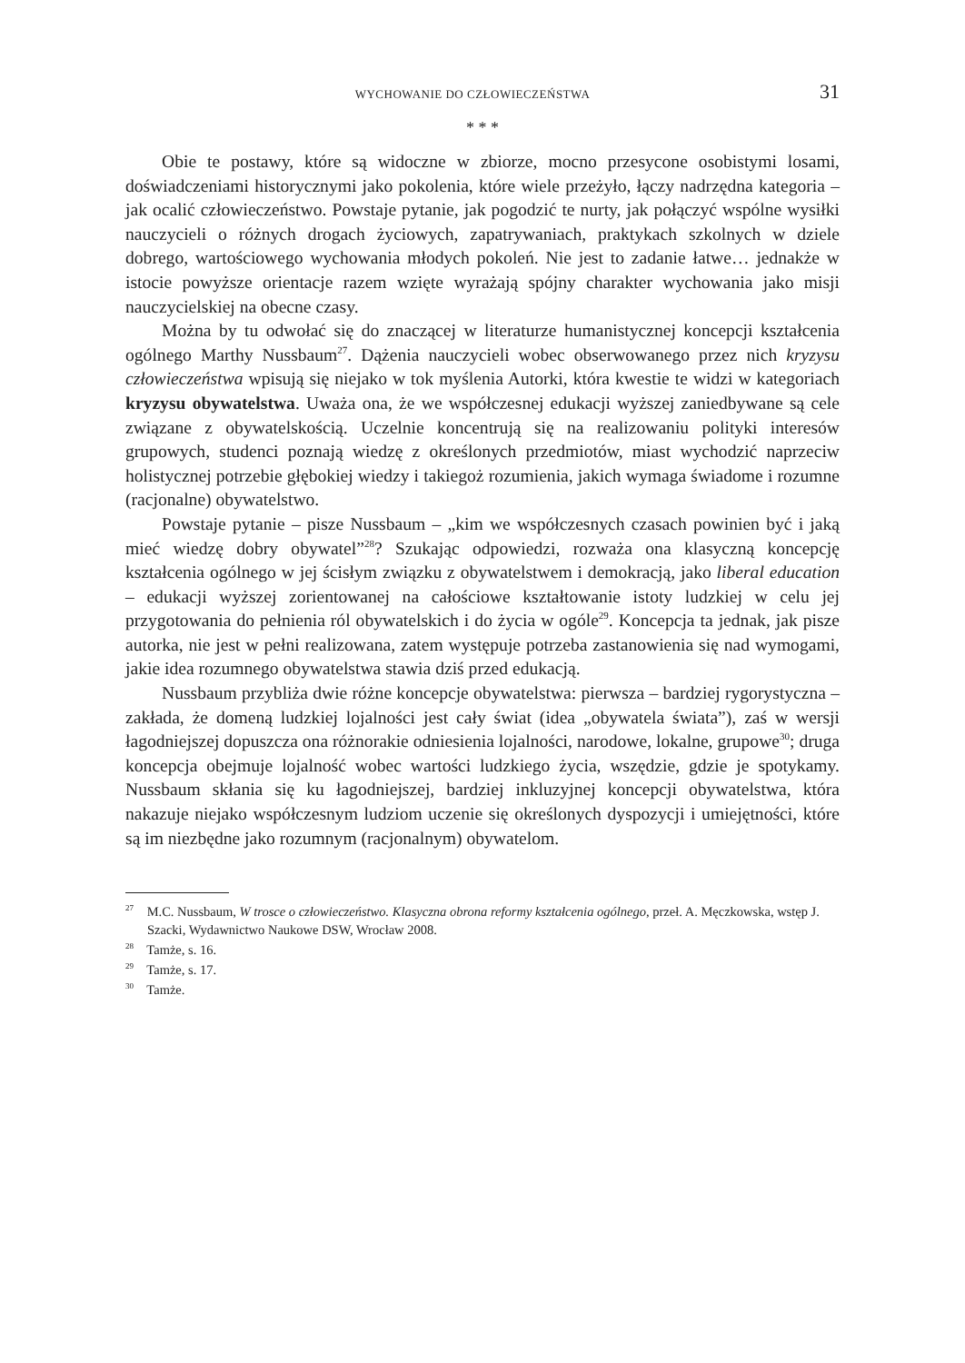WYCHOWANIE DO CZŁOWIECZEŃSTWA 31
* * *
Obie te postawy, które są widoczne w zbiorze, mocno przesycone osobistymi losami, doświadczeniami historycznymi jako pokolenia, które wiele przeżyło, łączy nadrzędna kategoria – jak ocalić człowieczeństwo. Powstaje pytanie, jak pogodzić te nurty, jak połączyć wspólne wysiłki nauczycieli o różnych drogach życiowych, zapatrywaniach, praktykach szkolnych w dziele dobrego, wartościowego wychowania młodych pokoleń. Nie jest to zadanie łatwe… jednakże w istocie powyższe orientacje razem wzięte wyrażają spójny charakter wychowania jako misji nauczycielskiej na obecne czasy.
Można by tu odwołać się do znaczącej w literaturze humanistycznej koncepcji kształcenia ogólnego Marthy Nussbaum<sup>27</sup>. Dążenia nauczycieli wobec obserwowanego przez nich kryzysu człowieczeństwa wpisują się niejako w tok myślenia Autorki, która kwestie te widzi w kategoriach kryzysu obywatelstwa. Uważa ona, że we współczesnej edukacji wyższej zaniedbywane są cele związane z obywatelskością. Uczelnie koncentrują się na realizowaniu polityki interesów grupowych, studenci poznają wiedzę z określonych przedmiotów, miast wychodzić naprzeciw holistycznej potrzebie głębokiej wiedzy i takiegoż rozumienia, jakich wymaga świadome i rozumne (racjonalne) obywatelstwo.
Powstaje pytanie – pisze Nussbaum – „kim we współczesnych czasach powinien być i jaką mieć wiedzę dobry obywatel”<sup>28</sup>? Szukając odpowiedzi, rozważa ona klasyczną koncepcję kształcenia ogólnego w jej ścisłym związku z obywatelstwem i demokracją, jako liberal education – edukacji wyższej zorientowanej na całościowe kształtowanie istoty ludzkiej w celu jej przygotowania do pełnienia ról obywatelskich i do życia w ogóle<sup>29</sup>. Koncepcja ta jednak, jak pisze autorka, nie jest w pełni realizowana, zatem występuje potrzeba zastanowienia się nad wymogami, jakie idea rozumnego obywatelstwa stawia dziś przed edukacją.
Nussbaum przybliża dwie różne koncepcje obywatelstwa: pierwsza – bardziej rygorystyczna – zakłada, że domeną ludzkiej lojalności jest cały świat (idea „obywatela świata”), zaś w wersji łagodniejszej dopuszcza ona różnorakie odniesienia lojalności, narodowe, lokalne, grupowe<sup>30</sup>; druga koncepcja obejmuje lojalność wobec wartości ludzkiego życia, wszędzie, gdzie je spotykamy. Nussbaum skłania się ku łagodniejszej, bardziej inkluzyjnej koncepcji obywatelstwa, która nakazuje niejako współczesnym ludziom uczenie się określonych dyspozycji i umiejętności, które są im niezbędne jako rozumnym (racjonalnym) obywatelom.
<sup>27</sup> M.C. Nussbaum, W trosce o człowieczeństwo. Klasyczna obrona reformy kształcenia ogólnego, przeł. A. Męczkowska, wstęp J. Szacki, Wydawnictwo Naukowe DSW, Wrocław 2008.
<sup>28</sup> Tamże, s. 16.
<sup>29</sup> Tamże, s. 17.
<sup>30</sup> Tamże.